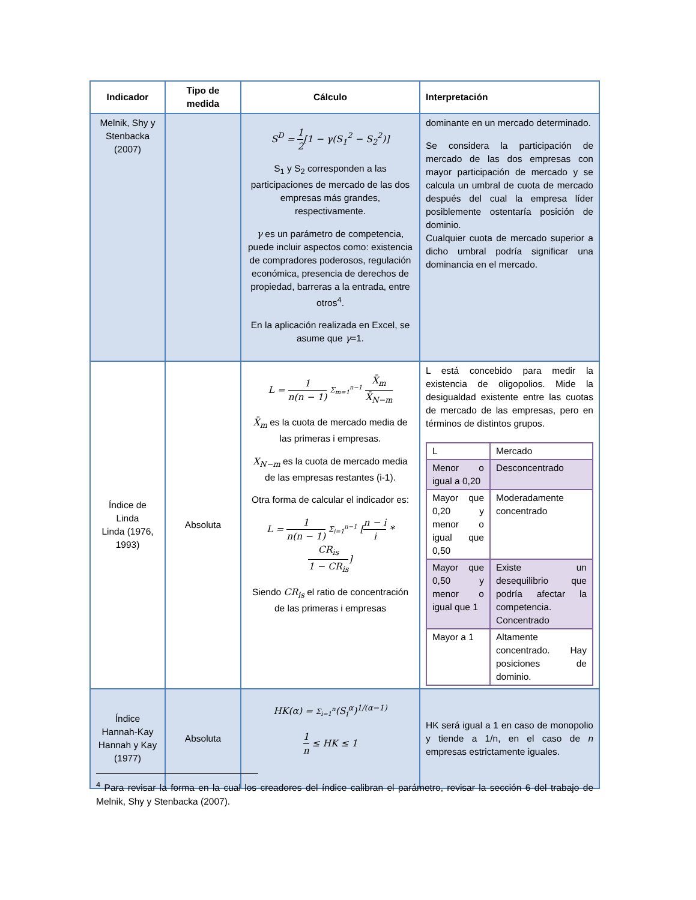| Indicador | Tipo de medida | Cálculo | Interpretación |
| --- | --- | --- | --- |
| Melnik, Shy y Stenbacka (2007) | | S<sup>D</sup> = 1 2 [1 − γ(S<sub>1</sub><sup>2</sup> − S<sub>2</sub><sup>2</sup>)] S<sub>1</sub> y S<sub>2</sub> corresponden a las participaciones de mercado de las dos empresas más grandes, respectivamente. γ es un parámetro de competencia, puede incluir aspectos como: existencia de compradores poderosos, regulación económica, presencia de derechos de propiedad, barreras a la entrada, entre otros<sup>4</sup>. En la aplicación realizada en Excel, se asume que γ =1. | dominante en un mercado determinado. Se considera la participación de mercado de las dos empresas con mayor participación de mercado y se calcula un umbral de cuota de mercado después del cual la empresa líder posiblemente ostentaría posición de dominio. Cualquier cuota de mercado superior a dicho umbral podría significar una dominancia en el mercado. |
| Índice de Linda Linda (1976, 1993) | Absoluta | L = 1 n(n − 1) Σ<sub>m=1</sub><sup>n−1</sup> X̄<sub>m</sub> X̄<sub>N−m</sub> X̄<sub>m</sub> es la cuota de mercado media de las primeras i empresas. X<sub>N−m</sub> es la cuota de mercado media de las empresas restantes (i-1). Otra forma de calcular el indicador es: L = 1 n(n − 1) Σ<sub>i=1</sub><sup>n−1</sup> [ n − i i * CR<sub>is</sub> 1 − CR<sub>is</sub> ] Siendo CR<sub>is</sub> el ratio de concentración de las primeras i empresas | L está concebido para medir la existencia de oligopolios. Mide la desigualdad existente entre las cuotas de mercado de las empresas, pero en términos de distintos grupos. / L / Mercado / / Menor o igual a 0,20 / Desconcentrado / / Mayor que 0,20 y menor o igual que 0,50 / Moderadamente concentrado / / Mayor que 0,50 y menor o igual que 1 / Existe un desequilibrio que podría afectar la competencia. Concentrado / / Mayor a 1 / Altamente concentrado. Hay posiciones de dominio. / |
| Índice Hannah-Kay Hannah y Kay (1977) | Absoluta | HK(α) = Σ<sub>i=1</sub><sup>n</sup> (S<sub>i</sub><sup>α</sup>)<sup>1/(α−1)</sup> 1 n ≤ HK ≤ 1 | HK será igual a 1 en caso de monopolio y tiende a 1/n, en el caso de n empresas estrictamente iguales. |
<sup>4</sup> Para revisar la forma en la cual los creadores del índice calibran el parámetro, revisar la sección 6 del trabajo de Melnik, Shy y Stenbacka (2007).